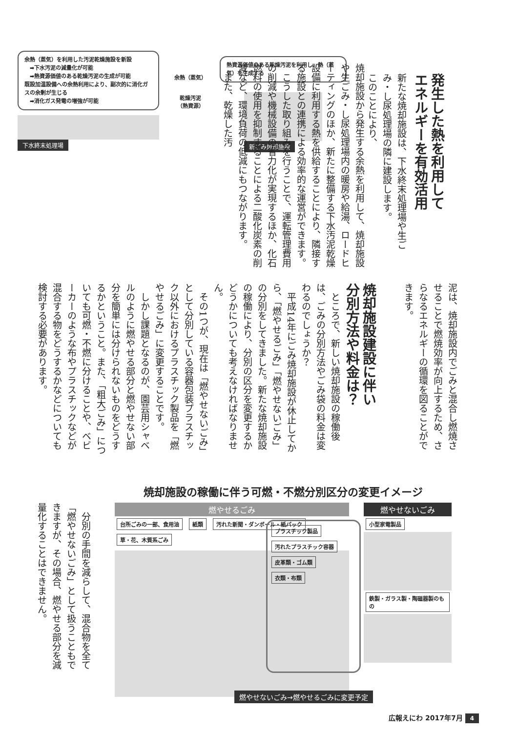余熱（蒸気）を利用した汚泥乾燥施設を新設
　➡下水汚泥の減量化が可能
　➡熱資源価値のある乾燥汚泥の生成が可能
既設加温設備への余熱利用により、副次的に消化ガスの余剰が生じる
　➡消化ガス発電の増強が可能
下水終末処理場
余熱（蒸気）
乾燥汚泥
（熱資源）
熱資源価値のある乾燥汚泥を利用し、熱（蒸気）を生成する
新ごみ焼却施設
発生した熱を利用して
エネルギーを有効活用
新たな焼却施設は、下水終末処理場や生ごみ・し尿処理場の隣に建設します。
このことにより、
焼却施設から発生する余熱を利用して、焼却施設や生ごみ・し尿処理場内の暖房や給湯、ロードヒーティングのほか、新たに整備する下水汚泥乾燥設備に利用する熱を供給することにより、隣接する施設との連携による効率的な運営ができます。
　こうした取り組みを行うことで、運転管理費用の削減や機械設備の省力化が実現するほか、化石燃料の使用を抑制することによる二酸化炭素の削減など、環境負荷の低減にもつながります。
　また、乾燥した汚
泥は、焼却施設内でごみと混合し燃焼させることで燃焼効率が向上するため、さらなるエネルギーの循環を図ることができます。
焼却施設建設に伴い
分別方法や料金は？
　ところで、新しい焼却施設の稼働後は、ごみの分別方法やごみ袋の料金は変わるのでしょうか？
　平成14年にごみ焼却施設が休止してから、「燃やせるごみ」「燃やせないごみ」の分別をしてきました。新たな焼却施設の稼働により、分別の区分を変更するかどうかについても考えなければなりません。
　その1つが、現在は「燃やせないごみ」として分別している容器包装プラスチック以外におけるプラスチック製品を「燃やせるごみ」に変更することです。
　しかし課題となるのが、園芸用シャベルのように燃やせる部分と燃やせない部分を簡単には分けられないものをどうするかということ。また、「粗大ごみ」についても可燃・不燃に分けることや、ベビーカーのような布やプラスチックなどが混合する物をどうするかなどについても検討する必要があります。
焼却施設の稼働に伴う可燃・不燃分別区分の変更イメージ
　分別の手間を減らして、混合物を全て「燃やせないごみ」として扱うこともできますが、その場合、燃やせる部分を減量化することはできません。
燃やせるごみ
台所ごみの一部、食用油 紙類 汚れた新聞・ダンボール・紙パック 草・花、木質系ごみ
プラスチック製品 汚れたプラスチック容器 皮革類・ゴム類 衣類・布類
燃やせないごみ
小型家電製品 鉄製・ガラス製・陶磁器製のもの
燃やせないごみ→燃やせるごみに変更予定
広報えにわ 2017年7月 4